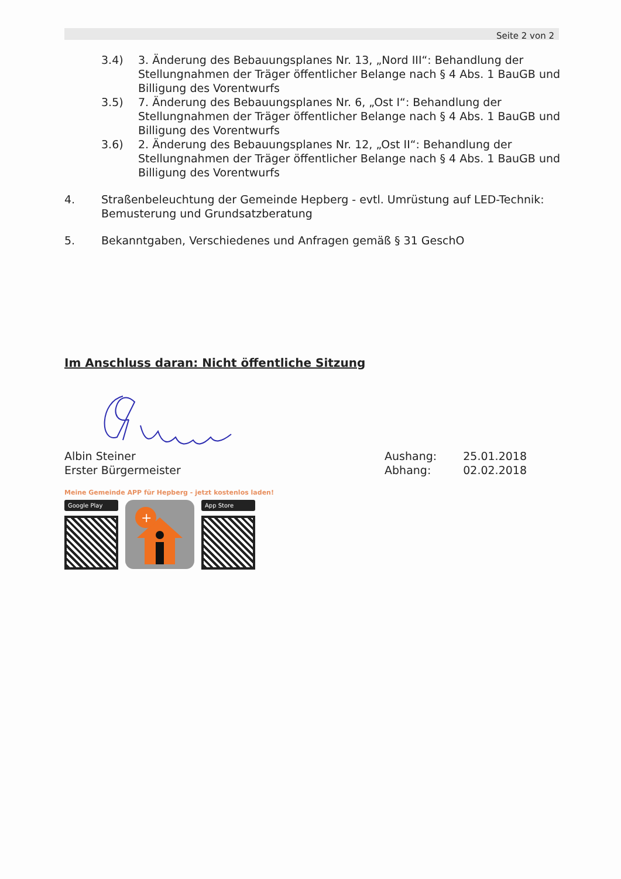Seite 2 von 2
3.4) 3. Änderung des Bebauungsplanes Nr. 13, „Nord III“: Behandlung der
Stellungnahmen der Träger öffentlicher Belange nach § 4 Abs. 1 BauGB und
Billigung des Vorentwurfs
3.5) 7. Änderung des Bebauungsplanes Nr. 6, „Ost I“: Behandlung der
Stellungnahmen der Träger öffentlicher Belange nach § 4 Abs. 1 BauGB und
Billigung des Vorentwurfs
3.6) 2. Änderung des Bebauungsplanes Nr. 12, „Ost II“: Behandlung der
Stellungnahmen der Träger öffentlicher Belange nach § 4 Abs. 1 BauGB und
Billigung des Vorentwurfs
4. Straßenbeleuchtung der Gemeinde Hepberg - evtl. Umrüstung auf LED-Technik:
Bemusterung und Grundsatzberatung
5. Bekanntgaben, Verschiedenes und Anfragen gemäß § 31 GeschO
Im Anschluss daran: Nicht öffentliche Sitzung
Albin Steiner
Erster Bürgermeister
Aushang:
Abhang:
25.01.2018
02.02.2018
Meine Gemeinde APP für Hepberg - jetzt kostenlos laden!
Google Play
+
App Store